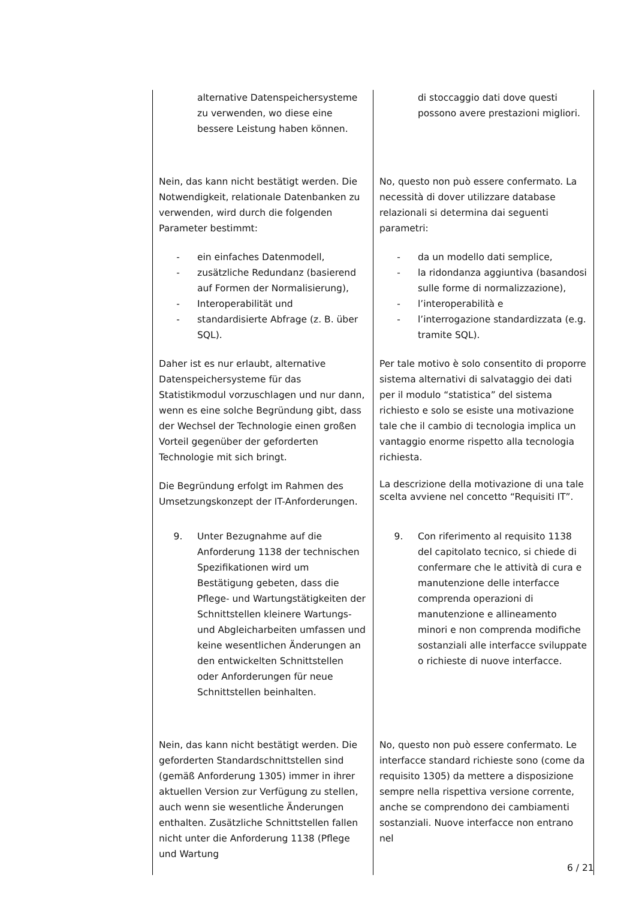| alternative Datenspeichersysteme zu verwenden, wo diese eine bessere Leistung haben können. | di stoccaggio dati dove questi possono avere prestazioni migliori. |
| Nein, das kann nicht bestätigt werden. Die Notwendigkeit, relationale Datenbanken zu verwenden, wird durch die folgenden Parameter bestimmt: - ein einfaches Datenmodell, - zusätzliche Redundanz (basierend auf Formen der Normalisierung), - Interoperabilität und - standardisierte Abfrage (z. B. über SQL). Daher ist es nur erlaubt, alternative Datenspeichersysteme für das Statistikmodul vorzuschlagen und nur dann, wenn es eine solche Begründung gibt, dass der Wechsel der Technologie einen großen Vorteil gegenüber der geforderten Technologie mit sich bringt. Die Begründung erfolgt im Rahmen des Umsetzungskonzept der IT-Anforderungen. | No, questo non può essere confermato. La necessità di dover utilizzare database relazionali si determina dai seguenti parametri: - da un modello dati semplice, - la ridondanza aggiuntiva (basandosi sulle forme di normalizzazione), - l’interoperabilità e - l’interrogazione standardizzata (e.g. tramite SQL). Per tale motivo è solo consentito di proporre sistema alternativi di salvataggio dei dati per il modulo “statistica” del sistema richiesto e solo se esiste una motivazione tale che il cambio di tecnologia implica un vantaggio enorme rispetto alla tecnologia richiesta. La descrizione della motivazione di una tale scelta avviene nel concetto “Requisiti IT”. |
| 9. Unter Bezugnahme auf die Anforderung 1138 der technischen Spezifikationen wird um Bestätigung gebeten, dass die Pflege- und Wartungstätigkeiten der Schnittstellen kleinere Wartungs- und Abgleicharbeiten umfassen und keine wesentlichen Änderungen an den entwickelten Schnittstellen oder Anforderungen für neue Schnittstellen beinhalten. | 9. Con riferimento al requisito 1138 del capitolato tecnico, si chiede di confermare che le attività di cura e manutenzione delle interfacce comprenda operazioni di manutenzione e allineamento minori e non comprenda modifiche sostanziali alle interfacce sviluppate o richieste di nuove interfacce. |
| Nein, das kann nicht bestätigt werden. Die geforderten Standardschnittstellen sind (gemäß Anforderung 1305) immer in ihrer aktuellen Version zur Verfügung zu stellen, auch wenn sie wesentliche Änderungen enthalten. Zusätzliche Schnittstellen fallen nicht unter die Anforderung 1138 (Pflege und Wartung | No, questo non può essere confermato. Le interfacce standard richieste sono (come da requisito 1305) da mettere a disposizione sempre nella rispettiva versione corrente, anche se comprendono dei cambiamenti sostanziali. Nuove interfacce non entrano nel |
6 / 21